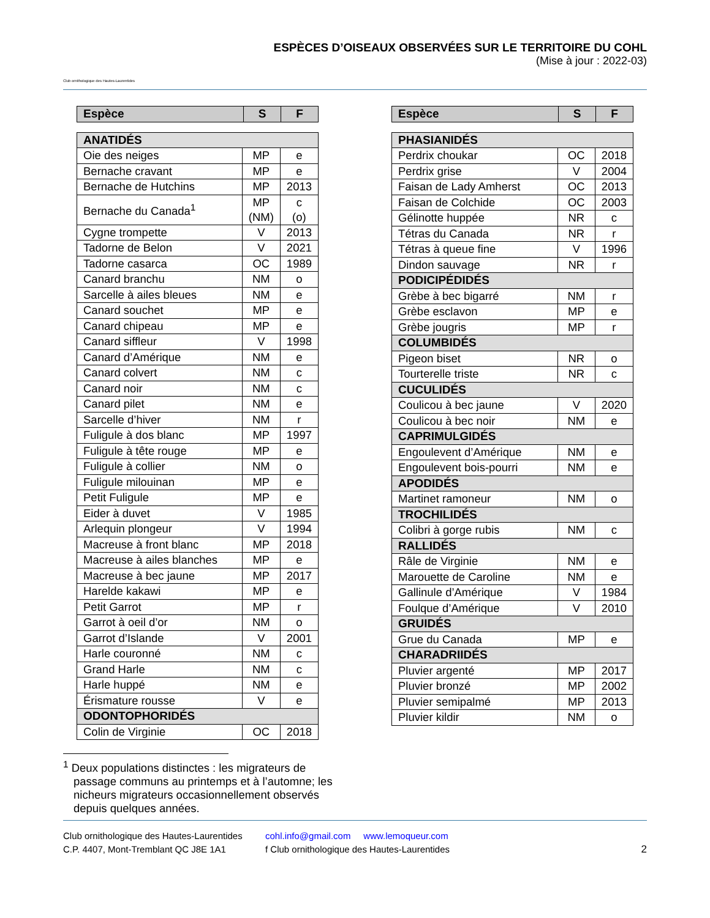Club ornithologique des Hautes-Laurentides
ESPÈCES D’OISEAUX OBSERVÉES SUR LE TERRITOIRE DU COHL
(Mise à jour : 2022-03)
| Espèce | S | F |
| --- | --- | --- |
| ANATIDÉS | | |
| Oie des neiges | MP | e |
| Bernache cravant | MP | e |
| Bernache de Hutchins | MP | 2013 |
| Bernache du Canada<sup>1</sup> | MP (NM) | c (o) |
| Cygne trompette | V | 2013 |
| Tadorne de Belon | V | 2021 |
| Tadorne casarca | OC | 1989 |
| Canard branchu | NM | o |
| Sarcelle à ailes bleues | NM | e |
| Canard souchet | MP | e |
| Canard chipeau | MP | e |
| Canard siffleur | V | 1998 |
| Canard d’Amérique | NM | e |
| Canard colvert | NM | c |
| Canard noir | NM | c |
| Canard pilet | NM | e |
| Sarcelle d’hiver | NM | r |
| Fuligule à dos blanc | MP | 1997 |
| Fuligule à tête rouge | MP | e |
| Fuligule à collier | NM | o |
| Fuligule milouinan | MP | e |
| Petit Fuligule | MP | e |
| Eider à duvet | V | 1985 |
| Arlequin plongeur | V | 1994 |
| Macreuse à front blanc | MP | 2018 |
| Macreuse à ailes blanches | MP | e |
| Macreuse à bec jaune | MP | 2017 |
| Harelde kakawi | MP | e |
| Petit Garrot | MP | r |
| Garrot à oeil d’or | NM | o |
| Garrot d’Islande | V | 2001 |
| Harle couronné | NM | c |
| Grand Harle | NM | c |
| Harle huppé | NM | e |
| Érismature rousse | V | e |
| ODONTOPHORIDÉS | | |
| Colin de Virginie | OC | 2018 |
| Espèce | S | F |
| --- | --- | --- |
| PHASIANIDÉS | | |
| Perdrix choukar | OC | 2018 |
| Perdrix grise | V | 2004 |
| Faisan de Lady Amherst | OC | 2013 |
| Faisan de Colchide | OC | 2003 |
| Gélinotte huppée | NR | c |
| Tétras du Canada | NR | r |
| Tétras à queue fine | V | 1996 |
| Dindon sauvage | NR | r |
| PODICIPÉDIDÉS | | |
| Grèbe à bec bigarré | NM | r |
| Grèbe esclavon | MP | e |
| Grèbe jougris | MP | r |
| COLUMBIDÉS | | |
| Pigeon biset | NR | o |
| Tourterelle triste | NR | c |
| CUCULIDÉS | | |
| Coulicou à bec jaune | V | 2020 |
| Coulicou à bec noir | NM | e |
| CAPRIMULGIDÉS | | |
| Engoulevent d’Amérique | NM | e |
| Engoulevent bois-pourri | NM | e |
| APODIDÉS | | |
| Martinet ramoneur | NM | o |
| TROCHILIDÉS | | |
| Colibri à gorge rubis | NM | c |
| RALLIDÉS | | |
| Râle de Virginie | NM | e |
| Marouette de Caroline | NM | e |
| Gallinule d’Amérique | V | 1984 |
| Foulque d’Amérique | V | 2010 |
| GRUIDÉS | | |
| Grue du Canada | MP | e |
| CHARADRIIDÉS | | |
| Pluvier argenté | MP | 2017 |
| Pluvier bronzé | MP | 2002 |
| Pluvier semipalmé | MP | 2013 |
| Pluvier kildir | NM | o |
<sup>1</sup> Deux populations distinctes : les migrateurs de passage communs au printemps et à l’automne; les nicheurs migrateurs occasionnellement observés depuis quelques années.
Club ornithologique des Hautes-Laurentides
C.P. 4407, Mont-Tremblant QC J8E 1A1
cohl.info@gmail.com www.lemoqueur.com
f Club ornithologique des Hautes-Laurentides
2